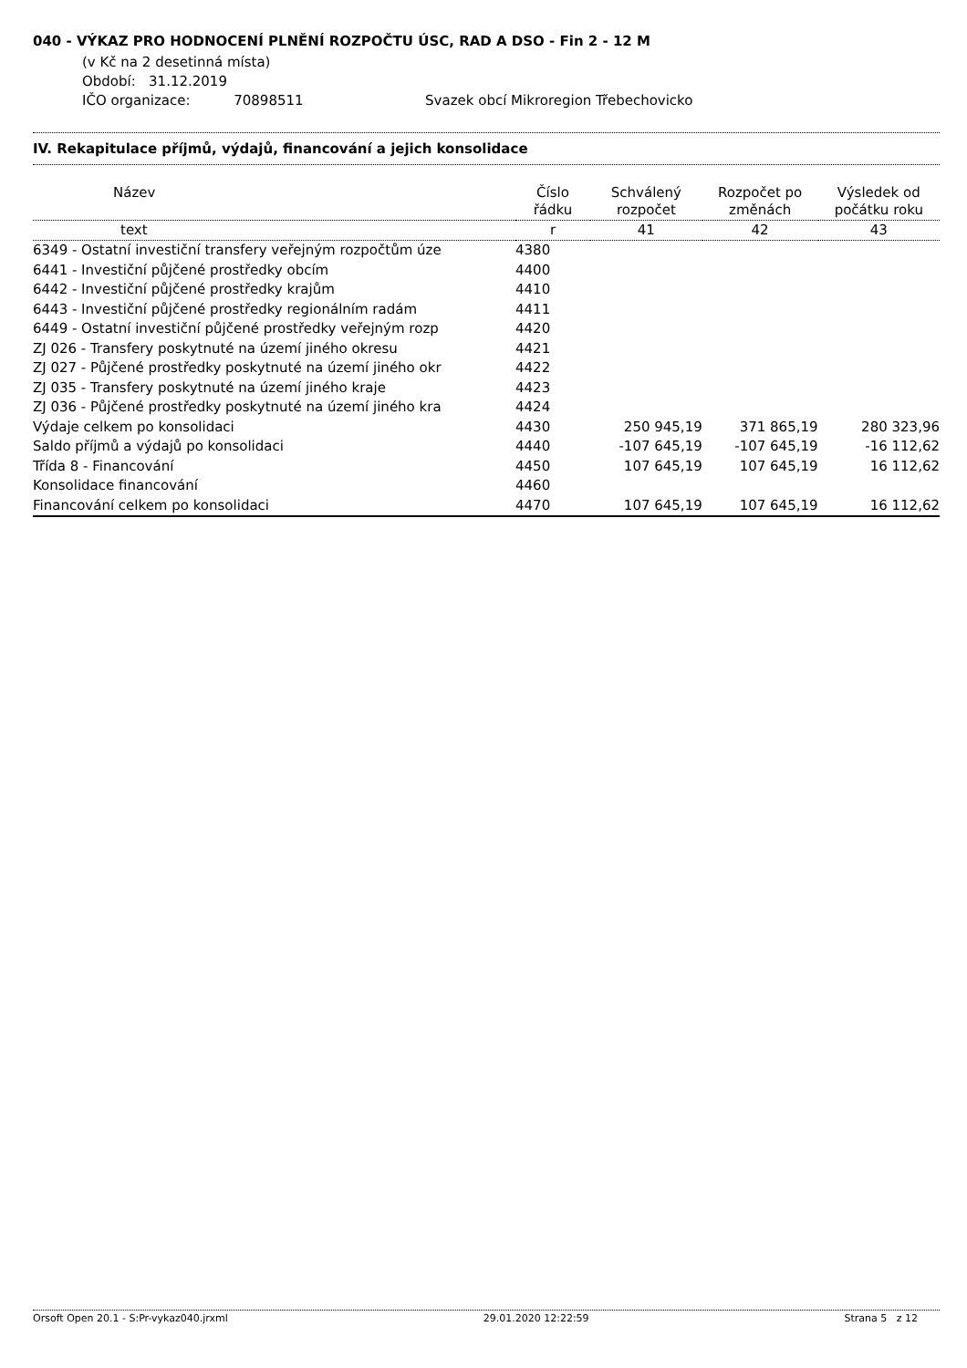040 - VÝKAZ PRO HODNOCENÍ PLNĚNÍ ROZPOČTU ÚSC, RAD A DSO - Fin 2 - 12 M
(v Kč na 2 desetinná místa)
Období: 31.12.2019
IČO organizace: 70898511 Svazek obcí Mikroregion Třebechovicko
IV. Rekapitulace příjmů, výdajů, financování a jejich konsolidace
| Název | Číslo řádku | Schválený rozpočet | Rozpočet po změnách | Výsledek od počátku roku |
| --- | --- | --- | --- | --- |
| text | r | 41 | 42 | 43 |
| 6349 - Ostatní investiční transfery veřejným rozpočtům úze | 4380 | | | |
| 6441 - Investiční půjčené prostředky obcím | 4400 | | | |
| 6442 - Investiční půjčené prostředky krajům | 4410 | | | |
| 6443 - Investiční půjčené prostředky regionálním radám | 4411 | | | |
| 6449 - Ostatní investiční půjčené prostředky veřejným rozp | 4420 | | | |
| ZJ 026 - Transfery poskytnuté na území jiného okresu | 4421 | | | |
| ZJ 027 - Půjčené prostředky poskytnuté na území jiného okr | 4422 | | | |
| ZJ 035 - Transfery poskytnuté na území jiného kraje | 4423 | | | |
| ZJ 036 - Půjčené prostředky poskytnuté na území jiného kra | 4424 | | | |
| Výdaje celkem po konsolidaci | 4430 | 250 945,19 | 371 865,19 | 280 323,96 |
| Saldo příjmů a výdajů po konsolidaci | 4440 | -107 645,19 | -107 645,19 | -16 112,62 |
| Třída 8 - Financování | 4450 | 107 645,19 | 107 645,19 | 16 112,62 |
| Konsolidace financování | 4460 | | | |
| Financování celkem po konsolidaci | 4470 | 107 645,19 | 107 645,19 | 16 112,62 |
Orsoft Open 20.1 - S:Pr-vykaz040.jrxml 29.01.2020 12:22:59 Strana 5 z 12